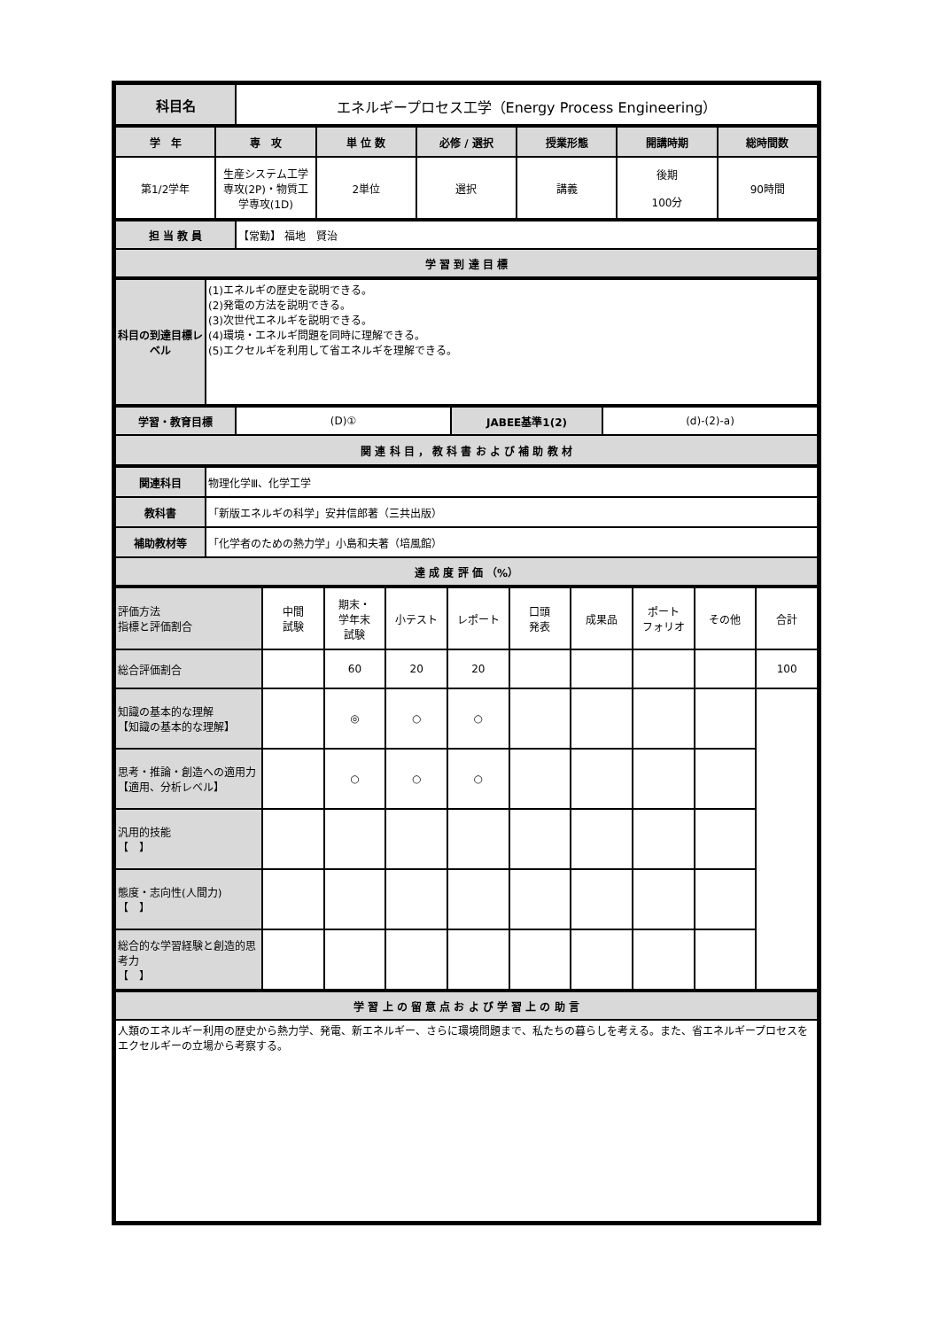| 科目名 | エネルギープロセス工学（Energy Process Engineering） |
| 学 年 | 専 攻 | 単 位 数 | 必修 / 選択 | 授業形態 | 開講時期 | 総時間数 |
| --- | --- | --- | --- | --- | --- | --- |
| 第1/2学年 | 生産システム工学専攻(2P)・物質工学専攻(1D) | 2単位 | 選択 | 講義 | 後期 100分 | 90時間 |
| 担 当 教 員 | 【常勤】 福地 賢治 |
| 学 習 到 達 目 標 | |
| 科目の到達目標レベル | (1)エネルギの歴史を説明できる。 (2)発電の方法を説明できる。 (3)次世代エネルギを説明できる。 (4)環境・エネルギ問題を同時に理解できる。 (5)エクセルギを利用して省エネルギを理解できる。 |
| 学習・教育目標 | (D)① | JABEE基準1(2) | (d)-(2)-a) |
| 関 連 科 目 ， 教 科 書 お よ び 補 助 教 材 | | | |
| 関連科目 | 物理化学Ⅲ、化学工学 |
| 教科書 | 「新版エネルギの科学」安井信郎著（三共出版） |
| 補助教材等 | 「化学者のための熱力学」小島和夫著（培風館） |
| 達 成 度 評 価 （%） | |
| 評価方法 指標と評価割合 | 中間 試験 | 期末・ 学年末 試験 | 小テスト | レポート | 口頭 発表 | 成果品 | ポート フォリオ | その他 | 合計 |
| 総合評価割合 | | 60 | 20 | 20 | | | | | 100 |
| 知識の基本的な理解 【知識の基本的な理解】 | | ◎ | ○ | ○ | | | | | |
| 思考・推論・創造への適用力 【適用、分析レベル】 | | ○ | ○ | ○ | | | | | |
| 汎用的技能 【 】 | | | | | | | | | |
| 態度・志向性(人間力) 【 】 | | | | | | | | | |
| 総合的な学習経験と創造的思考力 【 】 | | | | | | | | | |
| 学 習 上 の 留 意 点 お よ び 学 習 上 の 助 言 |
| --- |
| 人類のエネルギー利用の歴史から熱力学、発電、新エネルギー、さらに環境問題まで、私たちの暮らしを考える。また、省エネルギープロセスをエクセルギーの立場から考察する。 |